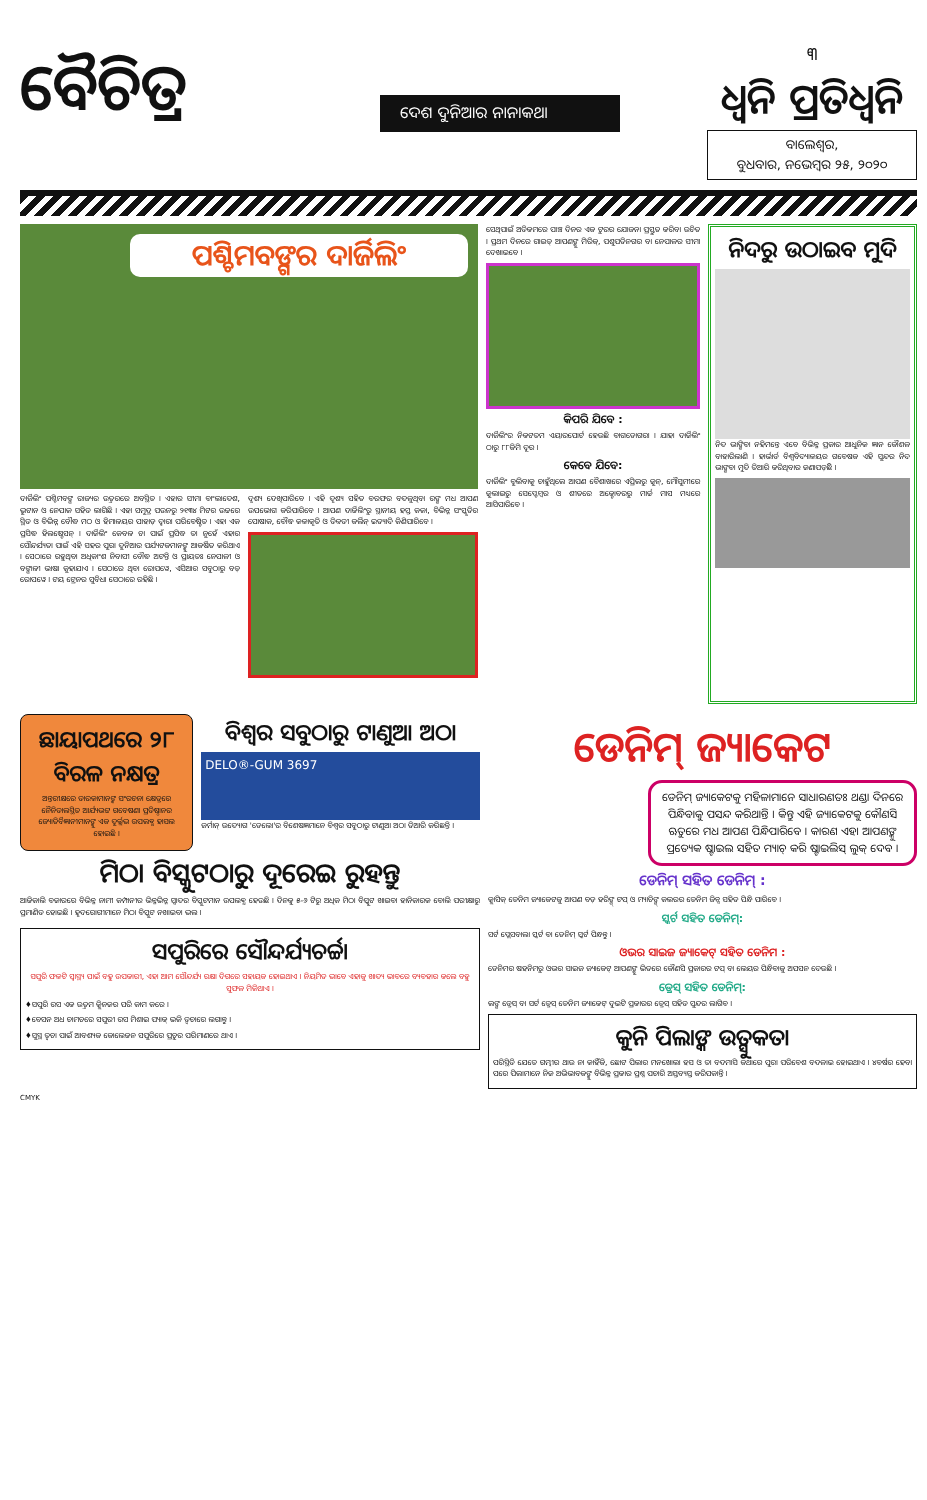ବୈଚିତ୍ର
ଦେଶ ଦୁନିଆର ନାନାକଥା
୩
ଧ୍ୱନି ପ୍ରତିଧ୍ୱନି
ବାଲେଶ୍ୱର,
ବୁଧବାର, ନଭେମ୍ବର ୨୫, ୨୦୨୦
ପଶ୍ଚିମବଙ୍ଗର ଦାର୍ଜିଲିଂ
ଦାର୍ଜିଲିଂ ପଶ୍ଚିମବଙ୍ଗ ରାଜ୍ୟର ଉତ୍ତରରେ ଅବସ୍ଥିତ । ଏହାର ସୀମା ବାଂଲାଦେଶ, ଭୁଟାନ ଓ ନେପାଳ ସହିତ ଲାଗିଛି । ଏହା ସମୁଦ୍ର ପଉନରୁ ୨୧୩୪ ମିଟର ଉଚ୍ଚରେ ସ୍ଥିତ ଓ ବିଭିନ୍ନ ବୌଦ୍ଧ ମଠ ଓ ହିମାଳୟର ପାହାଡ଼ ଦ୍ୱାରା ପରିବେଷ୍ଟିତ । ଏହା ଏକ ପ୍ରସିଦ୍ଧ ହିଲଷ୍ଟେସନ୍ । ଦାର୍ଜିଲିଂ କେବଳ ଚା ପାଇଁ ପ୍ରସିଦ୍ଧ ତା ନୁହେଁ ଏହାର ସୌନ୍ଦର୍ଯ୍ୟତା ପାଇଁ ଏହି ସହର ପୁରା ଦୁନିଆର ପର୍ଯ୍ୟଟକମାନଙ୍କୁ ଆକର୍ଷିତ କରିଥାଏ । ସେଠାରେ ରହୁଥିବା ଅଧିକାଂଶ ନିବାସୀ ବୌଦ୍ଧ ଅଟନ୍ତି ଓ ପ୍ରାୟତଃ ନେପାଳୀ ଓ ବଙ୍ଗାଳୀ ଭାଷା କୁହାଯାଏ । ସେଠାରେ ଥିବା ରୋପୱେ, ଏସିଆର ସବୁଠାରୁ ବଡ଼ ରୋପୱେ । ଟୟ ଟ୍ରେନର ସୁବିଧା ସେଠାରେ ରହିଛି ।
ଦୃଶ୍ୟ ଦେଖିପାରିବେ । ଏହି ଦୃଶ୍ୟ ସହିତ ବରଫର ବଦଳୁଥିବା ରଙ୍ଗ ମଧ ଆପଣ ଉପଭୋଗ କରିପାରିବେ । ଆପଣ ଦାର୍ଜିଲିଂରୁ ସ୍ଥାନୀୟ ହସ୍ତ କଳା, ବିଭିନ୍ନ ସଂସ୍କୃତିର ପୋଷାକ, ବୌଦ୍ଧ କଳାକୃତି ଓ ତିବ୍ବତୀ କର୍ଲିନ୍ ଇତ୍ୟାଦି କିଣିପାରିବେ ।
ସେଥିପାଇଁ ଅତିକମରେ ପାଞ୍ଚ ଦିନର ଏକ ଟୁରର ଯୋଜନା ପ୍ରସ୍ତୁତ କରିବା ଉଚିତ । ପ୍ରଥମ ଦିନରେ ଗାଇଡ୍ ଆପଣଙ୍କୁ ମିରିକ୍, ପଶୁପତିନଗର ବା ନେପାଳର ସୀମା ଦେଖାଇବେ ।
କିପରି ଯିବେ :
ଦାର୍ଜିଲିଂର ନିକଟତମ ଏୟାରପୋର୍ଟ ହେଉଛି ବାଗଡୋଗରା । ଯାହା ଦାର୍ଜିଲିଂ ଠାରୁ ୮୮କିମି ଦୂର ।
କେବେ ଯିବେ:
ଦାର୍ଜିଲିଂ ବୁଲିବାକୁ ଚାହୁଁଥିଲେ ଆପଣ ବୈଶାଖରେ ଏପ୍ରିଲରୁ ଜୁନ୍, ମୌସୁମୀରେ ଜୁଲାଇରୁ ସେପ୍ଟେମ୍ବର ଓ ଶୀତରେ ଅକ୍ଟୋବରରୁ ମାର୍ଚ୍ଚ ମାସ ମଧ୍ୟରେ ଆସିପାରିବେ ।
ନିଦରୁ ଉଠାଇବ ମୁଦି
ନିଦ ଭାଙ୍ଗିବା ନହିମନ୍ତେ ଏବେ ବିଭିନ୍ନ ପ୍ରକାର ଆଧୁନିକ ଜ୍ଞାନ କୌଶଳ ବାହାରିଲାଣି । ହାର୍ଭାର୍ଡ ବିଶ୍ୱବିଦ୍ୟାଳୟର ଗବେଷକ ଏହି ସୁନ୍ଦର ନିଦ ଭାଙ୍ଗବା ମୁଦି ତିଆରି କରିଥିବାର ଜଣାପଡ଼ିଛି ।
ଛାୟାପଥରେ ୨୮ ବିରଳ ନକ୍ଷତ୍ର
ଅନ୍ତରୀକ୍ଷରେ ତାରକାମାନଙ୍କ ସଂରଚନା କ୍ଷେତ୍ରରେ ନୈନିତାଲସ୍ଥିତ ଆର୍ଯ୍ୟଭଟ୍ଟ ଗବେଷଣା ପ୍ରତିଷ୍ଠାନର ଜ୍ୟୋତିର୍ବିଜ୍ଞାନୀମାନଙ୍କୁ ଏକ ଦୁର୍ଲ୍ଲଭ ଉପଲବ୍ଧ ହାସଲ ହୋଇଛି ।
ବିଶ୍ୱର ସବୁଠାରୁ ଟାଣୁଆ ଅଠା
DELO®-GUM 3697
ଜର୍ମାନ୍ ଉଦ୍ୟୋଗ 'ଡେଲୋ'ର ବିଶେଷଜ୍ଞମାନେ ବିଶ୍ୱର ସବୁଠାରୁ ଟାଣୁଆ ଅଠା ତିଆରି କରିଛନ୍ତି ।
ମିଠା ବିସ୍କୁଟଠାରୁ ଦୂରେଇ ରୁହନ୍ତୁ
ଆଜିକାଲି ବଜାରରେ ବିଭିନ୍ନ ନାମୀ କମ୍ପାନୀର ଭିନ୍ନଭିନ୍ନ ସ୍ୱାଦର ବିସ୍କୁଟମାନ ଉପଲବ୍ଧ ହେଉଛି । ଦିନକୁ ୫-୬ ଟିରୁ ଅଧିକ ମିଠା ବିସ୍କୁଟ ଖାଇବା ହାନିକାରକ ବୋଲି ପରୀକ୍ଷାରୁ ପ୍ରମାଣିତ ହୋଇଛି । ହୃଦରୋଗୀମାନେ ମିଠା ବିସ୍କୁଟ ନଖାଇବା ଭଲ ।
ସପୁରିରେ ସୌନ୍ଦର୍ଯ୍ୟଚର୍ଚ୍ଚା
ସପୁରି ଫଳଟି ସ୍ୱାସ୍ଥ୍ୟ ପାଇଁ ବହୁ ଉପକାରୀ, ଏହା ଆମ ସୌନ୍ଦର୍ଯ୍ୟ ରକ୍ଷା ଦିଗରେ ସହାୟକ ହୋଇଥାଏ । ନିୟମିତ ଭାବେ ଏହାକୁ ଖାଦ୍ୟ ଭାବରେ ବ୍ୟବହାର କଲେ ବହୁ ସୁଫଳ ମିଳିଥାଏ ।
♦ସପୁରି ରସ ଏକ ଉତ୍ତମ କ୍ଲିନଜର ପରି କାମ କରେ ।
♦ବେସନ ଅଧ ଚାମଚରେ ସପୁରୀ ରସ ମିଶାଇ ପ୍ୟାକ୍ ଭଳି ତ୍ୱଚାରେ ଲଗାନ୍ତୁ ।
♦ସୁସ୍ଥ ତ୍ୱଚା ପାଇଁ ଆବଶ୍ୟକ କୋଲେଜନ ସପୁରିରେ ପ୍ରଚୁର ପରିମାଣରେ ଥାଏ ।
ଡେନିମ୍ ଜ୍ୟାକେଟ
ଡେନିମ୍ ଜ୍ୟାକେଟକୁ ମହିଳାମାନେ ସାଧାରଣତଃ ଥଣ୍ଡା ଦିନରେ ପିନ୍ଧିବାକୁ ପସନ୍ଦ କରିଥାନ୍ତି । କିନ୍ତୁ ଏହି ଜ୍ୟାକେଟକୁ କୌଣସି ଋତୁରେ ମଧ ଆପଣ ପିନ୍ଧିପାରିବେ । କାରଣ ଏହା ଆପଣଙ୍କୁ ପ୍ରତ୍ୟେକ ଷ୍ଟାଇଲ ସହିତ ମ୍ୟାଚ୍ କରି ଷ୍ଟାଇଲିସ୍ ଲୁକ୍ ଦେବ ।
ଡେନିମ୍ ସହିତ ଡେନିମ୍ :
କ୍ଲାସିକ୍ ଡେନିମ ଜ୍ୟାକେଟକୁ ଆପଣ ବଡ଼ ହରିଙ୍ଗ୍ ଟପ୍ ଓ ମ୍ୟାଚିଙ୍ଗ୍ କଲରର ଡେନିମ ଜିନ୍ସ ସହିତ ପିନ୍ଧି ପାରିବେ ।
ସ୍କର୍ଟ ସହିତ ଡେନିମ୍:
ସର୍ଟ ପ୍ଲେସବାଲା ସ୍କର୍ଟ ବା ଡେନିମ୍ ସ୍କର୍ଟ ପିନ୍ଧନ୍ତୁ ।
ଓଭର ସାଇଜ ଜ୍ୟାକେଟ୍ ସହିତ ଡେନିମ :
ଡେନିମର ଷହନିମରୁ ଓଭର ସାଇଜ ଜ୍ୟାକେଟ୍ ଆପଣଙ୍କୁ ଭିତରେ କୌଣସି ପ୍ରକାରର ଟପ୍ ବା ଲେୟର ପିନ୍ଧିବାକୁ ଅପସନ ଦେଉଛି ।
ଡ୍ରେସ୍ ସହିତ ଡେନିମ୍:
ଲଙ୍ଗ ଡ୍ରେସ୍ ବା ସର୍ଟ ଡ୍ରେସ୍ ଡେନିମ ଜ୍ୟାକେଟ୍ ଦୁଇଟି ପ୍ରକାରର ଡ୍ରେସ୍ ସହିତ ସୁନ୍ଦର ଲାଗିବ ।
କୁନି ପିଲାଙ୍କ ଉତ୍ସୁକତା
ପରିସ୍ଥିତି ଯେତେ ଗମ୍ଭୀର ଥାଉ ନା କାହିଁକି, ଛୋଟ ପିଲାର ମନଖୋଲା ହସ ଓ ତା ବଦମାସି କଥାରେ ପୁରା ପରିବେଶ ବଦଳାଇ ହୋଇଥାଏ । ୪ବର୍ଷର ହେବା ପରେ ପିଲାମାନେ ନିଜ ଅଭିଭାବକଙ୍କୁ ବିଭିନ୍ନ ପ୍ରକାର ପ୍ରଶ୍ନ ପଚାରି ଅସ୍ତବ୍ୟସ୍ତ କରିପକାନ୍ତି ।
CMYK